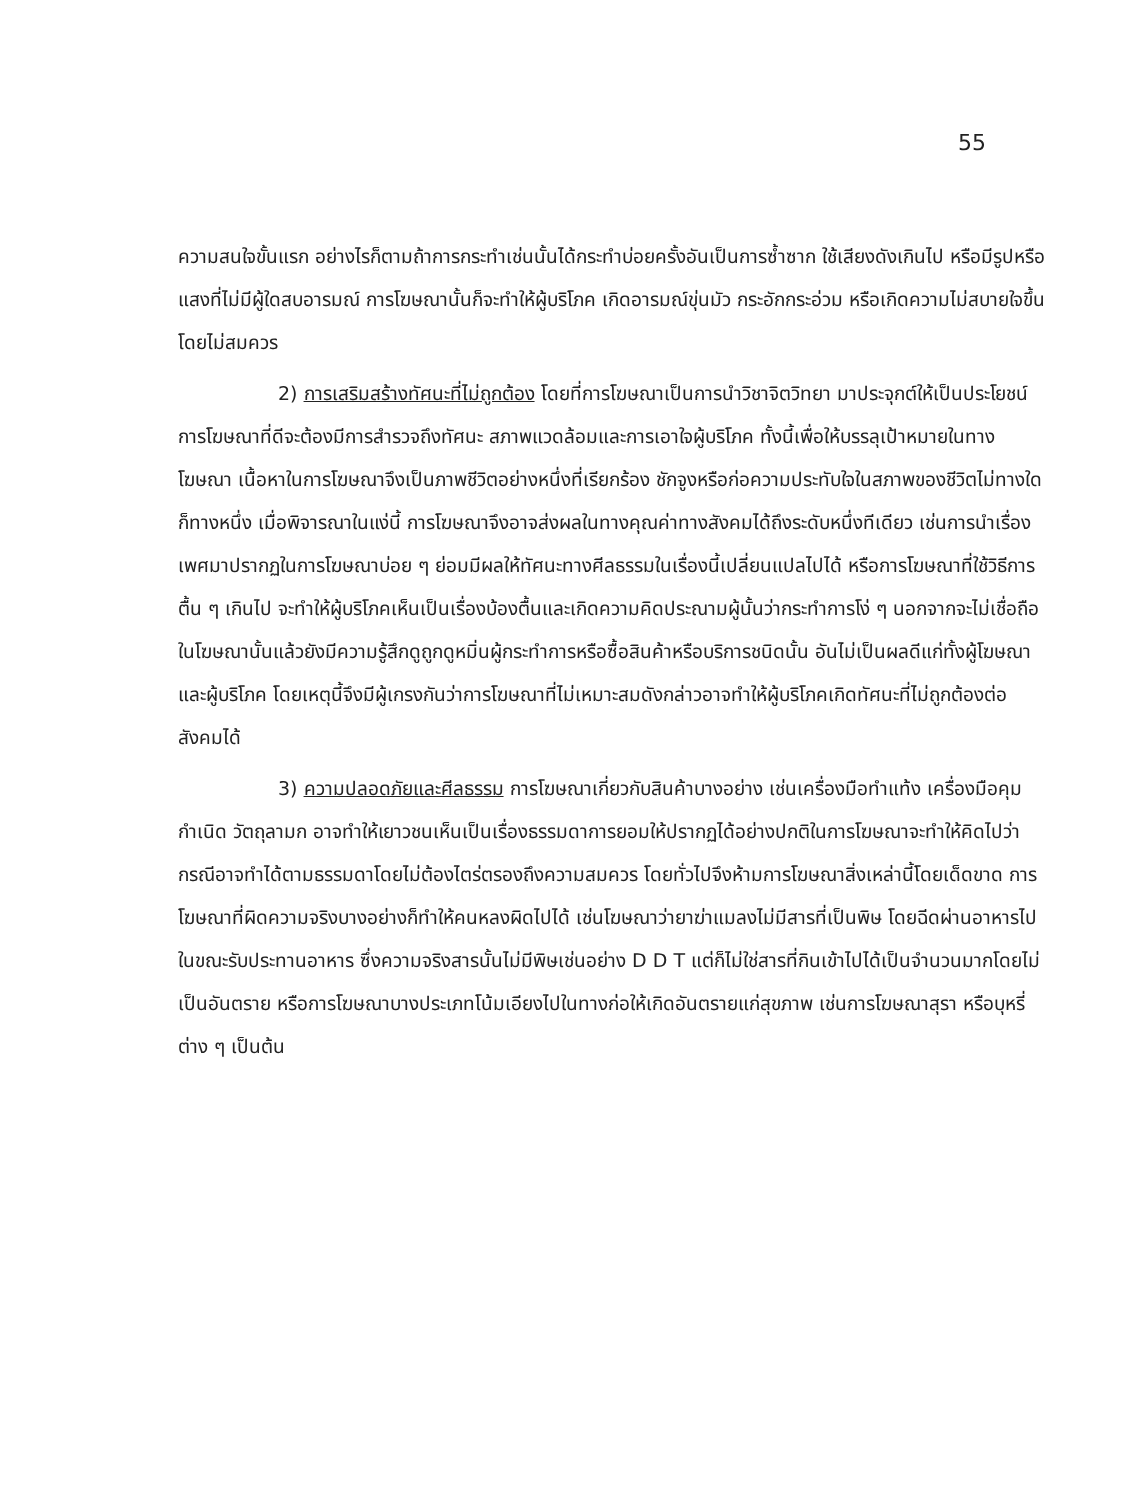55
ความสนใจขั้นแรก อย่างไรก็ตามถ้าการกระทำเช่นนั้นได้กระทำบ่อยครั้งอันเป็นการซ้ำซาก ใช้เสียงดังเกินไป หรือมีรูปหรือแสงที่ไม่มีผู้ใดสบอารมณ์ การโฆษณานั้นก็จะทำให้ผู้บริโภค เกิดอารมณ์ขุ่นมัว กระอักกระอ่วม หรือเกิดความไม่สบายใจขึ้นโดยไม่สมควร
2) การเสริมสร้างทัศนะที่ไม่ถูกต้อง โดยที่การโฆษณาเป็นการนำวิชาจิตวิทยา มาประจุกต์ให้เป็นประโยชน์ การโฆษณาที่ดีจะต้องมีการสำรวจถึงทัศนะ สภาพแวดล้อมและการเอาใจผู้บริโภค ทั้งนี้เพื่อให้บรรลุเป้าหมายในทางโฆษณา เนื้อหาในการโฆษณาจึงเป็นภาพชีวิตอย่างหนึ่งที่เรียกร้อง ชักจูงหรือก่อความประทับใจในสภาพของชีวิตไม่ทางใดก็ทางหนึ่ง เมื่อพิจารณาในแง่นี้ การโฆษณาจึงอาจส่งผลในทางคุณค่าทางสังคมได้ถึงระดับหนึ่งทีเดียว เช่นการนำเรื่องเพศมาปรากฏในการโฆษณาบ่อย ๆ ย่อมมีผลให้ทัศนะทางศีลธรรมในเรื่องนี้เปลี่ยนแปลไปได้ หรือการโฆษณาที่ใช้วิธีการตื้น ๆ เกินไป จะทำให้ผู้บริโภคเห็นเป็นเรื่องบ้องตื้นและเกิดความคิดประณามผู้นั้นว่ากระทำการโง่ ๆ นอกจากจะไม่เชื่อถือในโฆษณานั้นแล้วยังมีความรู้สึกดูถูกดูหมิ่นผู้กระทำการหรือซื้อสินค้าหรือบริการชนิดนั้น อันไม่เป็นผลดีแก่ทั้งผู้โฆษณาและผู้บริโภค โดยเหตุนี้จึงมีผู้เกรงกันว่าการโฆษณาที่ไม่เหมาะสมดังกล่าวอาจทำให้ผู้บริโภคเกิดทัศนะที่ไม่ถูกต้องต่อสังคมได้
3) ความปลอดภัยและศีลธรรม การโฆษณาเกี่ยวกับสินค้าบางอย่าง เช่นเครื่องมือทำแท้ง เครื่องมือคุมกำเนิด วัตถุลามก อาจทำให้เยาวชนเห็นเป็นเรื่องธรรมดาการยอมให้ปรากฏได้อย่างปกติในการโฆษณาจะทำให้คิดไปว่า กรณีอาจทำได้ตามธรรมดาโดยไม่ต้องไตร่ตรองถึงความสมควร โดยทั่วไปจึงห้ามการโฆษณาสิ่งเหล่านี้โดยเด็ดขาด การโฆษณาที่ผิดความจริงบางอย่างก็ทำให้คนหลงผิดไปได้ เช่นโฆษณาว่ายาฆ่าแมลงไม่มีสารที่เป็นพิษ โดยฉีดผ่านอาหารไปในขณะรับประทานอาหาร ซึ่งความจริงสารนั้นไม่มีพิษเช่นอย่าง D D T แต่ก็ไม่ใช่สารที่กินเข้าไปได้เป็นจำนวนมากโดยไม่เป็นอันตราย หรือการโฆษณาบางประเภทโน้มเอียงไปในทางก่อให้เกิดอันตรายแก่สุขภาพ เช่นการโฆษณาสุรา หรือบุหรี่ต่าง ๆ เป็นต้น